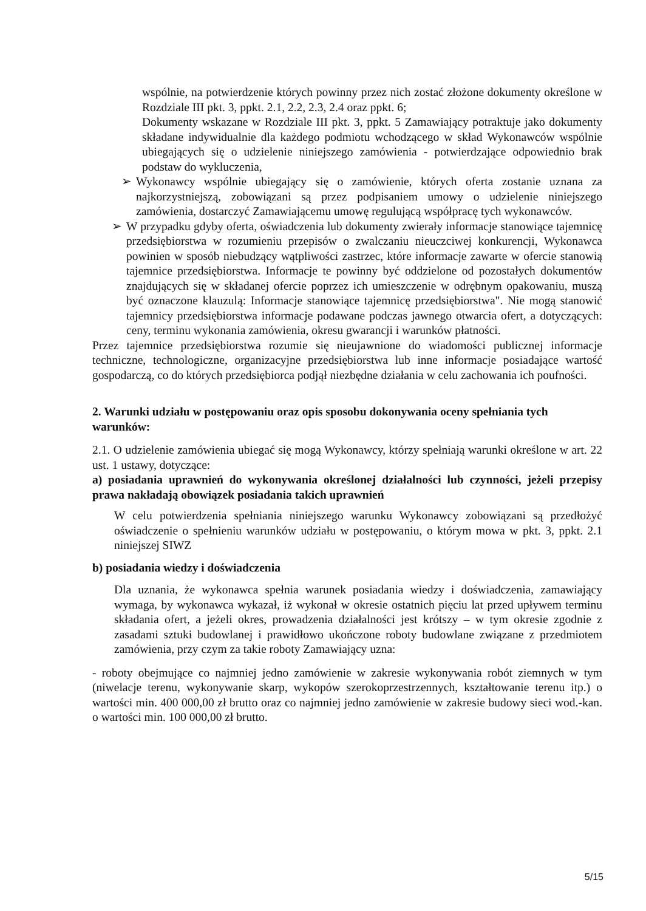wspólnie, na potwierdzenie których powinny przez nich zostać złożone dokumenty określone w Rozdziale III pkt. 3, ppkt. 2.1, 2.2, 2.3, 2.4 oraz ppkt. 6;
Dokumenty wskazane w Rozdziale III pkt. 3, ppkt. 5 Zamawiający potraktuje jako dokumenty składane indywidualnie dla każdego podmiotu wchodzącego w skład Wykonawców wspólnie ubiegających się o udzielenie niniejszego zamówienia - potwierdzające odpowiednio brak podstaw do wykluczenia,
➢ Wykonawcy wspólnie ubiegający się o zamówienie, których oferta zostanie uznana za najkorzystniejszą, zobowiązani są przez podpisaniem umowy o udzielenie niniejszego zamówienia, dostarczyć Zamawiającemu umowę regulującą współpracę tych wykonawców.
➢ W przypadku gdyby oferta, oświadczenia lub dokumenty zwierały informacje stanowiące tajemnicę przedsiębiorstwa w rozumieniu przepisów o zwalczaniu nieuczciwej konkurencji, Wykonawca powinien w sposób niebudzący wątpliwości zastrzec, które informacje zawarte w ofercie stanowią tajemnice przedsiębiorstwa. Informacje te powinny być oddzielone od pozostałych dokumentów znajdujących się w składanej ofercie poprzez ich umieszczenie w odrębnym opakowaniu, muszą być oznaczone klauzulą: Informacje stanowiące tajemnicę przedsiębiorstwa". Nie mogą stanowić tajemnicy przedsiębiorstwa informacje podawane podczas jawnego otwarcia ofert, a dotyczących: ceny, terminu wykonania zamówienia, okresu gwarancji i warunków płatności.
Przez tajemnice przedsiębiorstwa rozumie się nieujawnione do wiadomości publicznej informacje techniczne, technologiczne, organizacyjne przedsiębiorstwa lub inne informacje posiadające wartość gospodarczą, co do których przedsiębiorca podjął niezbędne działania w celu zachowania ich poufności.
2. Warunki udziału w postępowaniu oraz opis sposobu dokonywania oceny spełniania tych warunków:
2.1. O udzielenie zamówienia ubiegać się mogą Wykonawcy, którzy spełniają warunki określone w art. 22 ust. 1 ustawy, dotyczące:
a) posiadania uprawnień do wykonywania określonej działalności lub czynności, jeżeli przepisy prawa nakładają obowiązek posiadania takich uprawnień
W celu potwierdzenia spełniania niniejszego warunku Wykonawcy zobowiązani są przedłożyć oświadczenie o spełnieniu warunków udziału w postępowaniu, o którym mowa w pkt. 3, ppkt. 2.1 niniejszej SIWZ
b) posiadania wiedzy i doświadczenia
Dla uznania, że wykonawca spełnia warunek posiadania wiedzy i doświadczenia, zamawiający wymaga, by wykonawca wykazał, iż wykonał w okresie ostatnich pięciu lat przed upływem terminu składania ofert, a jeżeli okres, prowadzenia działalności jest krótszy – w tym okresie zgodnie z zasadami sztuki budowlanej i prawidłowo ukończone roboty budowlane związane z przedmiotem zamówienia, przy czym za takie roboty Zamawiający uzna:
- roboty obejmujące co najmniej jedno zamówienie w zakresie wykonywania robót ziemnych w tym (niwelacje terenu, wykonywanie skarp, wykopów szerokoprzestrzennych, kształtowanie terenu itp.) o wartości min. 400 000,00 zł brutto oraz co najmniej jedno zamówienie w zakresie budowy sieci wod.-kan. o wartości min. 100 000,00 zł brutto.
5/15